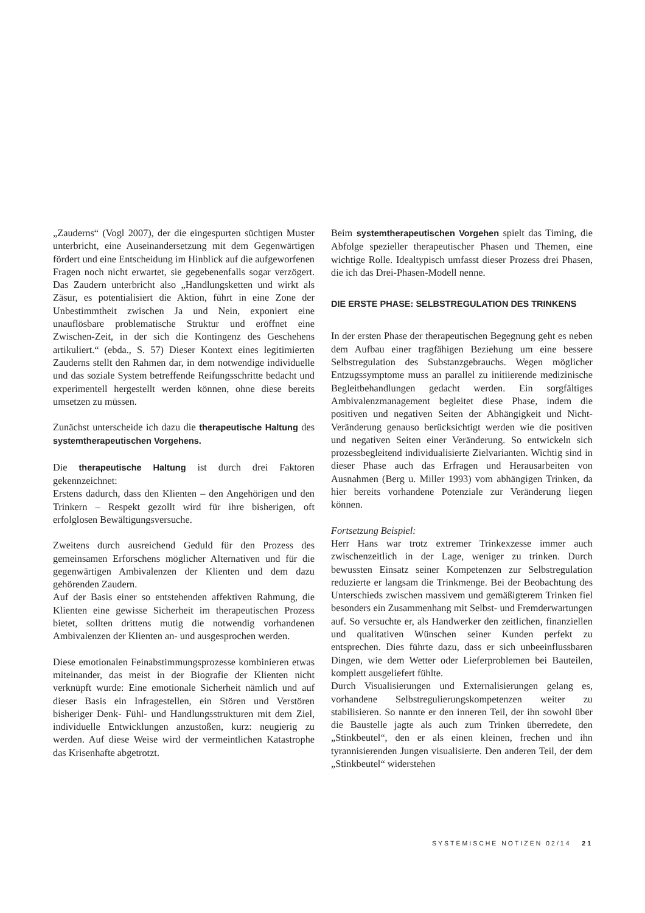„Zauderns“ (Vogl 2007), der die eingespurten süchtigen Muster unterbricht, eine Auseinandersetzung mit dem Gegenwärtigen fördert und eine Entscheidung im Hinblick auf die aufgeworfenen Fragen noch nicht erwartet, sie gegebenenfalls sogar verzögert. Das Zaudern unterbricht also „Handlungsketten und wirkt als Zäsur, es potentialisiert die Aktion, führt in eine Zone der Unbestimmtheit zwischen Ja und Nein, exponiert eine unauflösbare problematische Struktur und eröffnet eine Zwischen-Zeit, in der sich die Kontingenz des Geschehens artikuliert.“ (ebda., S. 57) Dieser Kontext eines legitimierten Zauderns stellt den Rahmen dar, in dem notwendige individuelle und das soziale System betreffende Reifungsschritte bedacht und experimentell hergestellt werden können, ohne diese bereits umsetzen zu müssen.
Zunächst unterscheide ich dazu die therapeutische Haltung des systemtherapeutischen Vorgehens.
Die therapeutische Haltung ist durch drei Faktoren gekennzeichnet:
Erstens dadurch, dass den Klienten – den Angehörigen und den Trinkern – Respekt gezollt wird für ihre bisherigen, oft erfolglosen Bewältigungsversuche.
Zweitens durch ausreichend Geduld für den Prozess des gemeinsamen Erforschens möglicher Alternativen und für die gegenwärtigen Ambivalenzen der Klienten und dem dazu gehörenden Zaudern.
Auf der Basis einer so entstehenden affektiven Rahmung, die Klienten eine gewisse Sicherheit im therapeutischen Prozess bietet, sollten drittens mutig die notwendig vorhandenen Ambivalenzen der Klienten an- und ausgesprochen werden.
Diese emotionalen Feinabstimmungsprozesse kombinieren etwas miteinander, das meist in der Biografie der Klienten nicht verknüpft wurde: Eine emotionale Sicherheit nämlich und auf dieser Basis ein Infragestellen, ein Stören und Verstören bisheriger Denk- Fühl- und Handlungsstrukturen mit dem Ziel, individuelle Entwicklungen anzustoßen, kurz: neugierig zu werden. Auf diese Weise wird der vermeintlichen Katastrophe das Krisenhafte abgetrotzt.
Beim systemtherapeutischen Vorgehen spielt das Timing, die Abfolge spezieller therapeutischer Phasen und Themen, eine wichtige Rolle. Idealtypisch umfasst dieser Prozess drei Phasen, die ich das Drei-Phasen-Modell nenne.
DIE ERSTE PHASE: SELBSTREGULATION DES TRINKENS
In der ersten Phase der therapeutischen Begegnung geht es neben dem Aufbau einer tragfähigen Beziehung um eine bessere Selbstregulation des Substanzgebrauchs. Wegen möglicher Entzugssymptome muss an parallel zu initiierende medizinische Begleitbehandlungen gedacht werden. Ein sorgfältiges Ambivalenzmanagement begleitet diese Phase, indem die positiven und negativen Seiten der Abhängigkeit und Nicht-Veränderung genauso berücksichtigt werden wie die positiven und negativen Seiten einer Veränderung. So entwickeln sich prozessbegleitend individualisierte Zielvarianten. Wichtig sind in dieser Phase auch das Erfragen und Herausarbeiten von Ausnahmen (Berg u. Miller 1993) vom abhängigen Trinken, da hier bereits vorhandene Potenziale zur Veränderung liegen können.
Fortsetzung Beispiel:
Herr Hans war trotz extremer Trinkexzesse immer auch zwischenzeitlich in der Lage, weniger zu trinken. Durch bewussten Einsatz seiner Kompetenzen zur Selbstregulation reduzierte er langsam die Trinkmenge. Bei der Beobachtung des Unterschieds zwischen massivem und gemäßigterem Trinken fiel besonders ein Zusammenhang mit Selbst- und Fremderwartungen auf. So versuchte er, als Handwerker den zeitlichen, finanziellen und qualitativen Wünschen seiner Kunden perfekt zu entsprechen. Dies führte dazu, dass er sich unbeeinflussbaren Dingen, wie dem Wetter oder Lieferproblemen bei Bauteilen, komplett ausgeliefert fühlte.
Durch Visualisierungen und Externalisierungen gelang es, vorhandene Selbstregulierungskompetenzen weiter zu stabilisieren. So nannte er den inneren Teil, der ihn sowohl über die Baustelle jagte als auch zum Trinken überredete, den „Stinkbeutel“, den er als einen kleinen, frechen und ihn tyrannisierenden Jungen visualisierte. Den anderen Teil, der dem „Stinkbeutel“ widerstehen
SYSTEMISCHE NOTIZEN 02/14 21